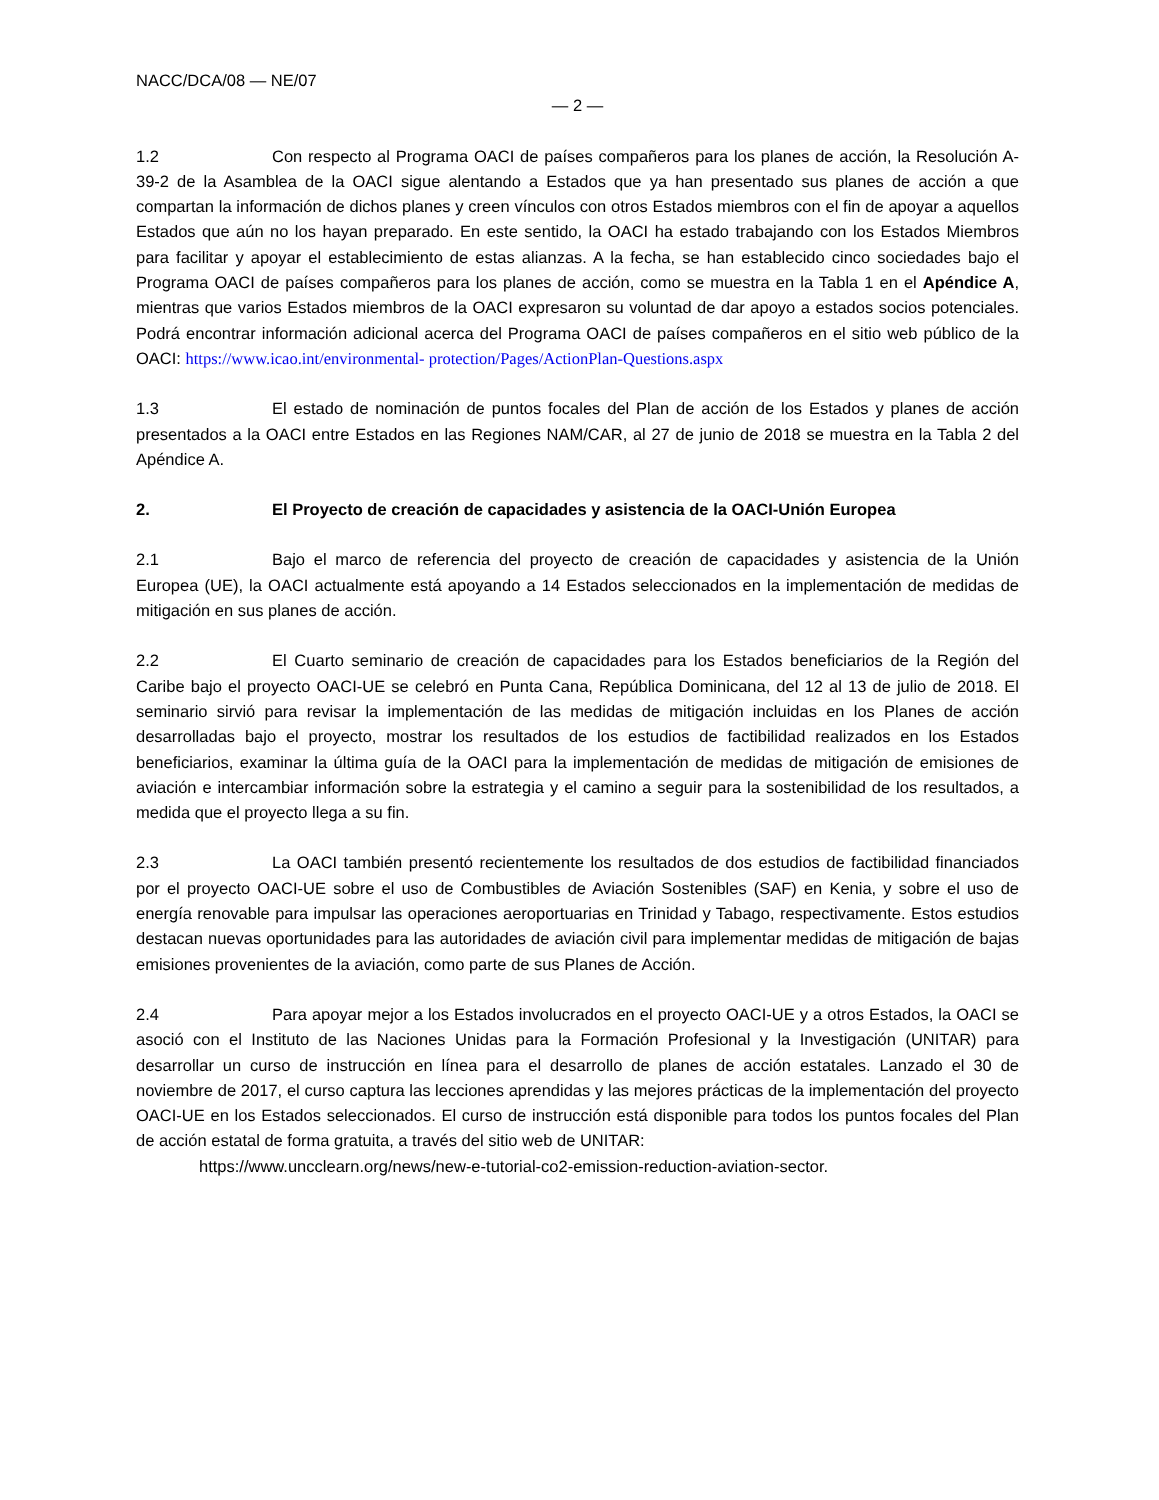NACC/DCA/08 — NE/07
— 2 —
1.2 Con respecto al Programa OACI de países compañeros para los planes de acción, la Resolución A-39-2 de la Asamblea de la OACI sigue alentando a Estados que ya han presentado sus planes de acción a que compartan la información de dichos planes y creen vínculos con otros Estados miembros con el fin de apoyar a aquellos Estados que aún no los hayan preparado. En este sentido, la OACI ha estado trabajando con los Estados Miembros para facilitar y apoyar el establecimiento de estas alianzas. A la fecha, se han establecido cinco sociedades bajo el Programa OACI de países compañeros para los planes de acción, como se muestra en la Tabla 1 en el Apéndice A, mientras que varios Estados miembros de la OACI expresaron su voluntad de dar apoyo a estados socios potenciales. Podrá encontrar información adicional acerca del Programa OACI de países compañeros en el sitio web público de la OACI: https://www.icao.int/environmental- protection/Pages/ActionPlan-Questions.aspx
1.3 El estado de nominación de puntos focales del Plan de acción de los Estados y planes de acción presentados a la OACI entre Estados en las Regiones NAM/CAR, al 27 de junio de 2018 se muestra en la Tabla 2 del Apéndice A.
2. El Proyecto de creación de capacidades y asistencia de la OACI-Unión Europea
2.1 Bajo el marco de referencia del proyecto de creación de capacidades y asistencia de la Unión Europea (UE), la OACI actualmente está apoyando a 14 Estados seleccionados en la implementación de medidas de mitigación en sus planes de acción.
2.2 El Cuarto seminario de creación de capacidades para los Estados beneficiarios de la Región del Caribe bajo el proyecto OACI-UE se celebró en Punta Cana, República Dominicana, del 12 al 13 de julio de 2018. El seminario sirvió para revisar la implementación de las medidas de mitigación incluidas en los Planes de acción desarrolladas bajo el proyecto, mostrar los resultados de los estudios de factibilidad realizados en los Estados beneficiarios, examinar la última guía de la OACI para la implementación de medidas de mitigación de emisiones de aviación e intercambiar información sobre la estrategia y el camino a seguir para la sostenibilidad de los resultados, a medida que el proyecto llega a su fin.
2.3 La OACI también presentó recientemente los resultados de dos estudios de factibilidad financiados por el proyecto OACI-UE sobre el uso de Combustibles de Aviación Sostenibles (SAF) en Kenia, y sobre el uso de energía renovable para impulsar las operaciones aeroportuarias en Trinidad y Tabago, respectivamente. Estos estudios destacan nuevas oportunidades para las autoridades de aviación civil para implementar medidas de mitigación de bajas emisiones provenientes de la aviación, como parte de sus Planes de Acción.
2.4 Para apoyar mejor a los Estados involucrados en el proyecto OACI-UE y a otros Estados, la OACI se asoció con el Instituto de las Naciones Unidas para la Formación Profesional y la Investigación (UNITAR) para desarrollar un curso de instrucción en línea para el desarrollo de planes de acción estatales. Lanzado el 30 de noviembre de 2017, el curso captura las lecciones aprendidas y las mejores prácticas de la implementación del proyecto OACI-UE en los Estados seleccionados. El curso de instrucción está disponible para todos los puntos focales del Plan de acción estatal de forma gratuita, a través del sitio web de UNITAR:
https://www.uncclearn.org/news/new-e-tutorial-co2-emission-reduction-aviation-sector.